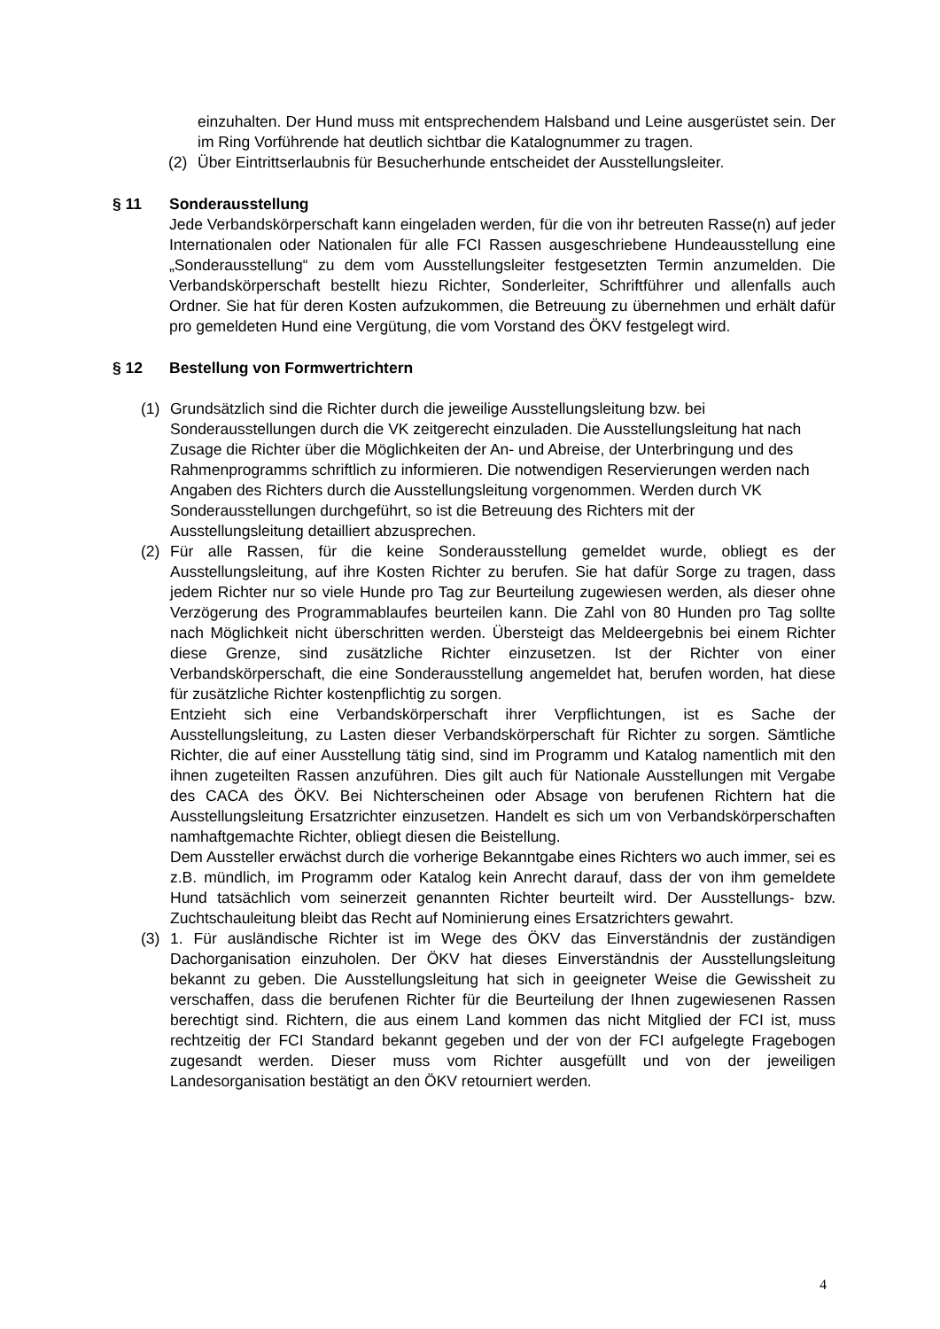einzuhalten. Der Hund muss mit entsprechendem Halsband und Leine ausgerüstet sein. Der im Ring Vorführende hat deutlich sichtbar die Katalognummer zu tragen.
(2) Über Eintrittserlaubnis für Besucherhunde entscheidet der Ausstellungsleiter.
§ 11 Sonderausstellung
Jede Verbandskörperschaft kann eingeladen werden, für die von ihr betreuten Rasse(n) auf jeder Internationalen oder Nationalen für alle FCI Rassen ausgeschriebene Hundeausstellung eine „Sonderausstellung“ zu dem vom Ausstellungsleiter festgesetzten Termin anzumelden. Die Verbandskörperschaft bestellt hiezu Richter, Sonderleiter, Schriftführer und allenfalls auch Ordner. Sie hat für deren Kosten aufzukommen, die Betreuung zu übernehmen und erhält dafür pro gemeldeten Hund eine Vergütung, die vom Vorstand des ÖKV festgelegt wird.
§ 12 Bestellung von Formwertrichtern
(1) Grundsätzlich sind die Richter durch die jeweilige Ausstellungsleitung bzw. bei Sonderausstellungen durch die VK zeitgerecht einzuladen. Die Ausstellungsleitung hat nach Zusage die Richter über die Möglichkeiten der An- und Abreise, der Unterbringung und des Rahmenprogramms schriftlich zu informieren. Die notwendigen Reservierungen werden nach Angaben des Richters durch die Ausstellungsleitung vorgenommen. Werden durch VK Sonderausstellungen durchgeführt, so ist die Betreuung des Richters mit der Ausstellungsleitung detailliert abzusprechen.
(2) Für alle Rassen, für die keine Sonderausstellung gemeldet wurde, obliegt es der Ausstellungsleitung, auf ihre Kosten Richter zu berufen. Sie hat dafür Sorge zu tragen, dass jedem Richter nur so viele Hunde pro Tag zur Beurteilung zugewiesen werden, als dieser ohne Verzögerung des Programmablaufes beurteilen kann. Die Zahl von 80 Hunden pro Tag sollte nach Möglichkeit nicht überschritten werden. Übersteigt das Meldeergebnis bei einem Richter diese Grenze, sind zusätzliche Richter einzusetzen. Ist der Richter von einer Verbandskörperschaft, die eine Sonderausstellung angemeldet hat, berufen worden, hat diese für zusätzliche Richter kostenpflichtig zu sorgen.
Entzieht sich eine Verbandskörperschaft ihrer Verpflichtungen, ist es Sache der Ausstellungsleitung, zu Lasten dieser Verbandskörperschaft für Richter zu sorgen. Sämtliche Richter, die auf einer Ausstellung tätig sind, sind im Programm und Katalog namentlich mit den ihnen zugeteilten Rassen anzuführen. Dies gilt auch für Nationale Ausstellungen mit Vergabe des CACA des ÖKV. Bei Nichterscheinen oder Absage von berufenen Richtern hat die Ausstellungsleitung Ersatzrichter einzusetzen. Handelt es sich um von Verbandskörperschaften namhaftgemachte Richter, obliegt diesen die Beistellung.
Dem Aussteller erwächst durch die vorherige Bekanntgabe eines Richters wo auch immer, sei es z.B. mündlich, im Programm oder Katalog kein Anrecht darauf, dass der von ihm gemeldete Hund tatsächlich vom seinerzeit genannten Richter beurteilt wird. Der Ausstellungs- bzw. Zuchtschauleitung bleibt das Recht auf Nominierung eines Ersatzrichters gewahrt.
(3) 1. Für ausländische Richter ist im Wege des ÖKV das Einverständnis der zuständigen Dachorganisation einzuholen. Der ÖKV hat dieses Einverständnis der Ausstellungsleitung bekannt zu geben. Die Ausstellungsleitung hat sich in geeigneter Weise die Gewissheit zu verschaffen, dass die berufenen Richter für die Beurteilung der Ihnen zugewiesenen Rassen berechtigt sind. Richtern, die aus einem Land kommen das nicht Mitglied der FCI ist, muss rechtzeitig der FCI Standard bekannt gegeben und der von der FCI aufgelegte Fragebogen zugesandt werden. Dieser muss vom Richter ausgefüllt und von der jeweiligen Landesorganisation bestätigt an den ÖKV retourniert werden.
4